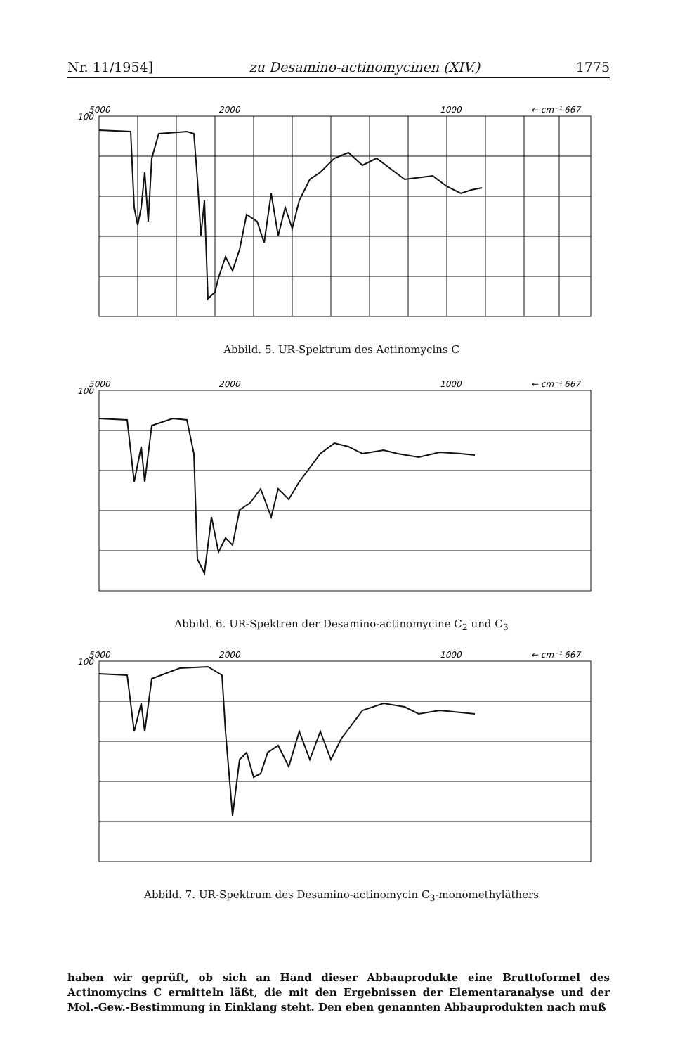Nr. 11/1954] zu Desamino-actinomycinen (XIV.) 1775
5000
100
2000
1000
← cm⁻¹ 667
80
60
40
20
2 3 4 5 6 7 8 9 10 11 12 13 14 15
μ →
% Durchlässigkeit ——→
Abbild. 5. UR-Spektrum des Actinomycins C
5000
100
2000
1000
← cm⁻¹ 667
80
60
40
20
2 3 4 5 6 7 8 9 10 11 12 13 14 15
μ →
% Durchlässigkeit ——→
Abbild. 6. UR-Spektren der Desamino-actinomycine C<sub>2</sub> und C<sub>3</sub>
5000
100
2000
1000
← cm⁻¹ 667
80
60
40
20
2 3 4 5 6 7 8 9 10 11 12 13 14 15
μ →
% Durchlässigkeit ——→
Abbild. 7. UR-Spektrum des Desamino-actinomycin C<sub>3</sub>-monomethyläthers
haben wir geprüft, ob sich an Hand dieser Abbauprodukte eine Bruttoformel des Actinomycins C ermitteln läßt, die mit den Ergebnissen der Elementaranalyse und der Mol.-Gew.-Bestimmung in Einklang steht. Den eben genannten Abbauprodukten nach muß